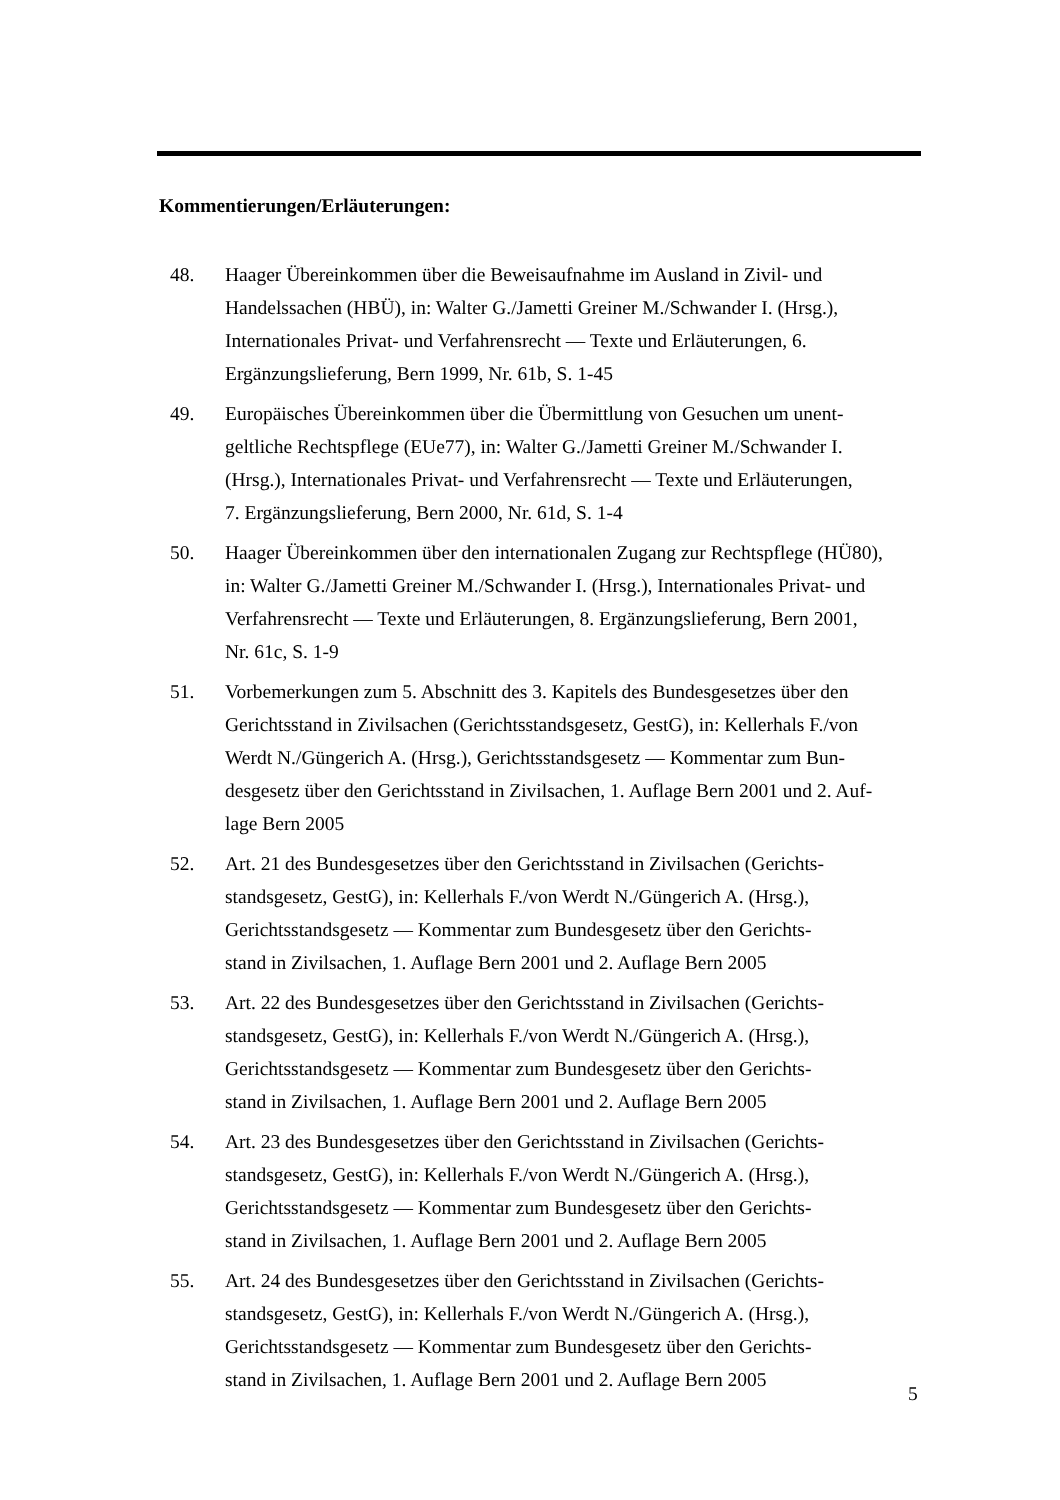Kommentierungen/Erläuterungen:
48. Haager Übereinkommen über die Beweisaufnahme im Ausland in Zivil- und
Handelssachen (HBÜ), in: Walter G./Jametti Greiner M./Schwander I. (Hrsg.),
Internationales Privat- und Verfahrensrecht — Texte und Erläuterungen, 6.
Ergänzungslieferung, Bern 1999, Nr. 61b, S. 1-45
49. Europäisches Übereinkommen über die Übermittlung von Gesuchen um unent-
geltliche Rechtspflege (EUe77), in: Walter G./Jametti Greiner M./Schwander I.
(Hrsg.), Internationales Privat- und Verfahrensrecht — Texte und Erläuterungen,
7. Ergänzungslieferung, Bern 2000, Nr. 61d, S. 1-4
50. Haager Übereinkommen über den internationalen Zugang zur Rechtspflege (HÜ80),
in: Walter G./Jametti Greiner M./Schwander I. (Hrsg.), Internationales Privat- und
Verfahrensrecht — Texte und Erläuterungen, 8. Ergänzungslieferung, Bern 2001,
Nr. 61c, S. 1-9
51. Vorbemerkungen zum 5. Abschnitt des 3. Kapitels des Bundesgesetzes über den
Gerichtsstand in Zivilsachen (Gerichtsstandsgesetz, GestG), in: Kellerhals F./von
Werdt N./Güngerich A. (Hrsg.), Gerichtsstandsgesetz — Kommentar zum Bun-
desgesetz über den Gerichtsstand in Zivilsachen, 1. Auflage Bern 2001 und 2. Auf-
lage Bern 2005
52. Art. 21 des Bundesgesetzes über den Gerichtsstand in Zivilsachen (Gerichts-
standsgesetz, GestG), in: Kellerhals F./von Werdt N./Güngerich A. (Hrsg.),
Gerichtsstandsgesetz — Kommentar zum Bundesgesetz über den Gerichts-
stand in Zivilsachen, 1. Auflage Bern 2001 und 2. Auflage Bern 2005
53. Art. 22 des Bundesgesetzes über den Gerichtsstand in Zivilsachen (Gerichts-
standsgesetz, GestG), in: Kellerhals F./von Werdt N./Güngerich A. (Hrsg.),
Gerichtsstandsgesetz — Kommentar zum Bundesgesetz über den Gerichts-
stand in Zivilsachen, 1. Auflage Bern 2001 und 2. Auflage Bern 2005
54. Art. 23 des Bundesgesetzes über den Gerichtsstand in Zivilsachen (Gerichts-
standsgesetz, GestG), in: Kellerhals F./von Werdt N./Güngerich A. (Hrsg.),
Gerichtsstandsgesetz — Kommentar zum Bundesgesetz über den Gerichts-
stand in Zivilsachen, 1. Auflage Bern 2001 und 2. Auflage Bern 2005
55. Art. 24 des Bundesgesetzes über den Gerichtsstand in Zivilsachen (Gerichts-
standsgesetz, GestG), in: Kellerhals F./von Werdt N./Güngerich A. (Hrsg.),
Gerichtsstandsgesetz — Kommentar zum Bundesgesetz über den Gerichts-
stand in Zivilsachen, 1. Auflage Bern 2001 und 2. Auflage Bern 2005
5